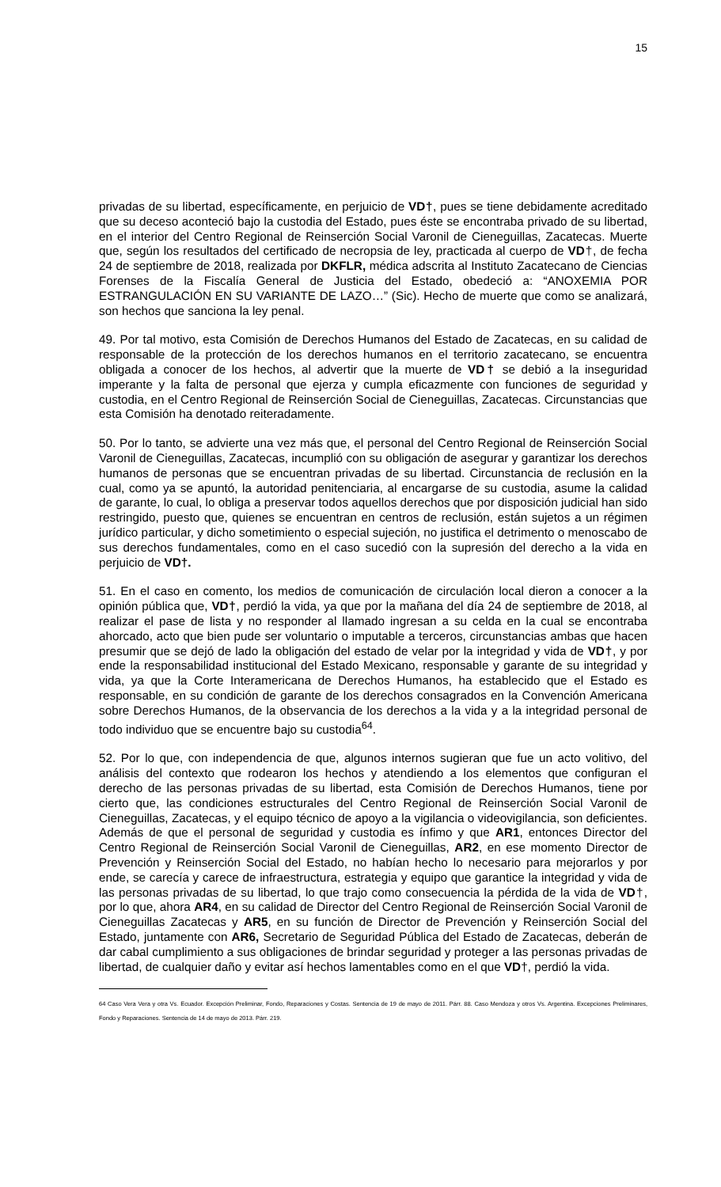15
privadas de su libertad, específicamente, en perjuicio de VD†, pues se tiene debidamente acreditado que su deceso aconteció bajo la custodia del Estado, pues éste se encontraba privado de su libertad, en el interior del Centro Regional de Reinserción Social Varonil de Cieneguillas, Zacatecas. Muerte que, según los resultados del certificado de necropsia de ley, practicada al cuerpo de VD†, de fecha 24 de septiembre de 2018, realizada por DKFLR, médica adscrita al Instituto Zacatecano de Ciencias Forenses de la Fiscalía General de Justicia del Estado, obedeció a: “ANOXEMIA POR ESTRANGULACIÓN EN SU VARIANTE DE LAZO…” (Sic). Hecho de muerte que como se analizará, son hechos que sanciona la ley penal.
49. Por tal motivo, esta Comisión de Derechos Humanos del Estado de Zacatecas, en su calidad de responsable de la protección de los derechos humanos en el territorio zacatecano, se encuentra obligada a conocer de los hechos, al advertir que la muerte de VD† se debió a la inseguridad imperante y la falta de personal que ejerza y cumpla eficazmente con funciones de seguridad y custodia, en el Centro Regional de Reinserción Social de Cieneguillas, Zacatecas. Circunstancias que esta Comisión ha denotado reiteradamente.
50. Por lo tanto, se advierte una vez más que, el personal del Centro Regional de Reinserción Social Varonil de Cieneguillas, Zacatecas, incumplió con su obligación de asegurar y garantizar los derechos humanos de personas que se encuentran privadas de su libertad. Circunstancia de reclusión en la cual, como ya se apuntó, la autoridad penitenciaria, al encargarse de su custodia, asume la calidad de garante, lo cual, lo obliga a preservar todos aquellos derechos que por disposición judicial han sido restringido, puesto que, quienes se encuentran en centros de reclusión, están sujetos a un régimen jurídico particular, y dicho sometimiento o especial sujeción, no justifica el detrimento o menoscabo de sus derechos fundamentales, como en el caso sucedió con la supresión del derecho a la vida en perjuicio de VD†.
51. En el caso en comento, los medios de comunicación de circulación local dieron a conocer a la opinión pública que, VD†, perdió la vida, ya que por la mañana del día 24 de septiembre de 2018, al realizar el pase de lista y no responder al llamado ingresan a su celda en la cual se encontraba ahorcado, acto que bien pude ser voluntario o imputable a terceros, circunstancias ambas que hacen presumir que se dejó de lado la obligación del estado de velar por la integridad y vida de VD†, y por ende la responsabilidad institucional del Estado Mexicano, responsable y garante de su integridad y vida, ya que la Corte Interamericana de Derechos Humanos, ha establecido que el Estado es responsable, en su condición de garante de los derechos consagrados en la Convención Americana sobre Derechos Humanos, de la observancia de los derechos a la vida y a la integridad personal de todo individuo que se encuentre bajo su custodia<sup>64</sup>.
52. Por lo que, con independencia de que, algunos internos sugieran que fue un acto volitivo, del análisis del contexto que rodearon los hechos y atendiendo a los elementos que configuran el derecho de las personas privadas de su libertad, esta Comisión de Derechos Humanos, tiene por cierto que, las condiciones estructurales del Centro Regional de Reinserción Social Varonil de Cieneguillas, Zacatecas, y el equipo técnico de apoyo a la vigilancia o videovigilancia, son deficientes. Además de que el personal de seguridad y custodia es ínfimo y que AR1, entonces Director del Centro Regional de Reinserción Social Varonil de Cieneguillas, AR2, en ese momento Director de Prevención y Reinserción Social del Estado, no habían hecho lo necesario para mejorarlos y por ende, se carecía y carece de infraestructura, estrategia y equipo que garantice la integridad y vida de las personas privadas de su libertad, lo que trajo como consecuencia la pérdida de la vida de VD†, por lo que, ahora AR4, en su calidad de Director del Centro Regional de Reinserción Social Varonil de Cieneguillas Zacatecas y AR5, en su función de Director de Prevención y Reinserción Social del Estado, juntamente con AR6, Secretario de Seguridad Pública del Estado de Zacatecas, deberán de dar cabal cumplimiento a sus obligaciones de brindar seguridad y proteger a las personas privadas de libertad, de cualquier daño y evitar así hechos lamentables como en el que VD†, perdió la vida.
64 Caso Vera Vera y otra Vs. Ecuador. Excepción Preliminar, Fondo, Reparaciones y Costas. Sentencia de 19 de mayo de 2011. Párr. 88. Caso Mendoza y otros Vs. Argentina. Excepciones Preliminares, Fondo y Reparaciones. Sentencia de 14 de mayo de 2013. Párr. 219.